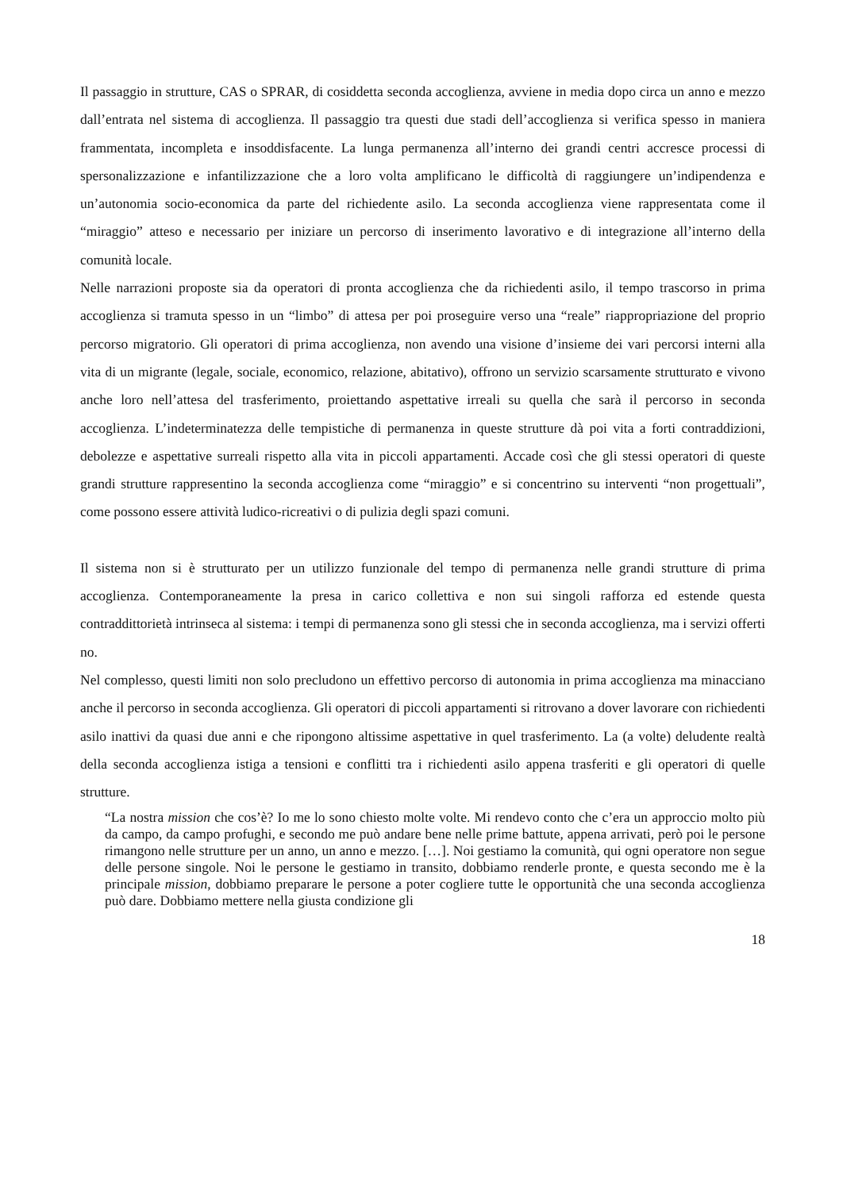Il passaggio in strutture, CAS o SPRAR, di cosiddetta seconda accoglienza, avviene in media dopo circa un anno e mezzo dall’entrata nel sistema di accoglienza. Il passaggio tra questi due stadi dell’accoglienza si verifica spesso in maniera frammentata, incompleta e insoddisfacente. La lunga permanenza all’interno dei grandi centri accresce processi di spersonalizzazione e infantilizzazione che a loro volta amplificano le difficoltà di raggiungere un’indipendenza e un’autonomia socio-economica da parte del richiedente asilo. La seconda accoglienza viene rappresentata come il “miraggio” atteso e necessario per iniziare un percorso di inserimento lavorativo e di integrazione all’interno della comunità locale.
Nelle narrazioni proposte sia da operatori di pronta accoglienza che da richiedenti asilo, il tempo trascorso in prima accoglienza si tramuta spesso in un “limbo” di attesa per poi proseguire verso una “reale” riappropriazione del proprio percorso migratorio. Gli operatori di prima accoglienza, non avendo una visione d’insieme dei vari percorsi interni alla vita di un migrante (legale, sociale, economico, relazione, abitativo), offrono un servizio scarsamente strutturato e vivono anche loro nell’attesa del trasferimento, proiettando aspettative irreali su quella che sarà il percorso in seconda accoglienza. L’indeterminatezza delle tempistiche di permanenza in queste strutture dà poi vita a forti contraddizioni, debolezze e aspettative surreali rispetto alla vita in piccoli appartamenti. Accade così che gli stessi operatori di queste grandi strutture rappresentino la seconda accoglienza come “miraggio” e si concentrino su interventi “non progettuali”, come possono essere attività ludico-ricreativi o di pulizia degli spazi comuni.
Il sistema non si è strutturato per un utilizzo funzionale del tempo di permanenza nelle grandi strutture di prima accoglienza. Contemporaneamente la presa in carico collettiva e non sui singoli rafforza ed estende questa contraddittorietà intrinseca al sistema: i tempi di permanenza sono gli stessi che in seconda accoglienza, ma i servizi offerti no.
Nel complesso, questi limiti non solo precludono un effettivo percorso di autonomia in prima accoglienza ma minacciano anche il percorso in seconda accoglienza. Gli operatori di piccoli appartamenti si ritrovano a dover lavorare con richiedenti asilo inattivi da quasi due anni e che ripongono altissime aspettative in quel trasferimento. La (a volte) deludente realtà della seconda accoglienza istiga a tensioni e conflitti tra i richiedenti asilo appena trasferiti e gli operatori di quelle strutture.
“La nostra mission che cos’è? Io me lo sono chiesto molte volte. Mi rendevo conto che c’era un approccio molto più da campo, da campo profughi, e secondo me può andare bene nelle prime battute, appena arrivati, però poi le persone rimangono nelle strutture per un anno, un anno e mezzo. […]. Noi gestiamo la comunità, qui ogni operatore non segue delle persone singole. Noi le persone le gestiamo in transito, dobbiamo renderle pronte, e questa secondo me è la principale mission, dobbiamo preparare le persone a poter cogliere tutte le opportunità che una seconda accoglienza può dare. Dobbiamo mettere nella giusta condizione gli
18